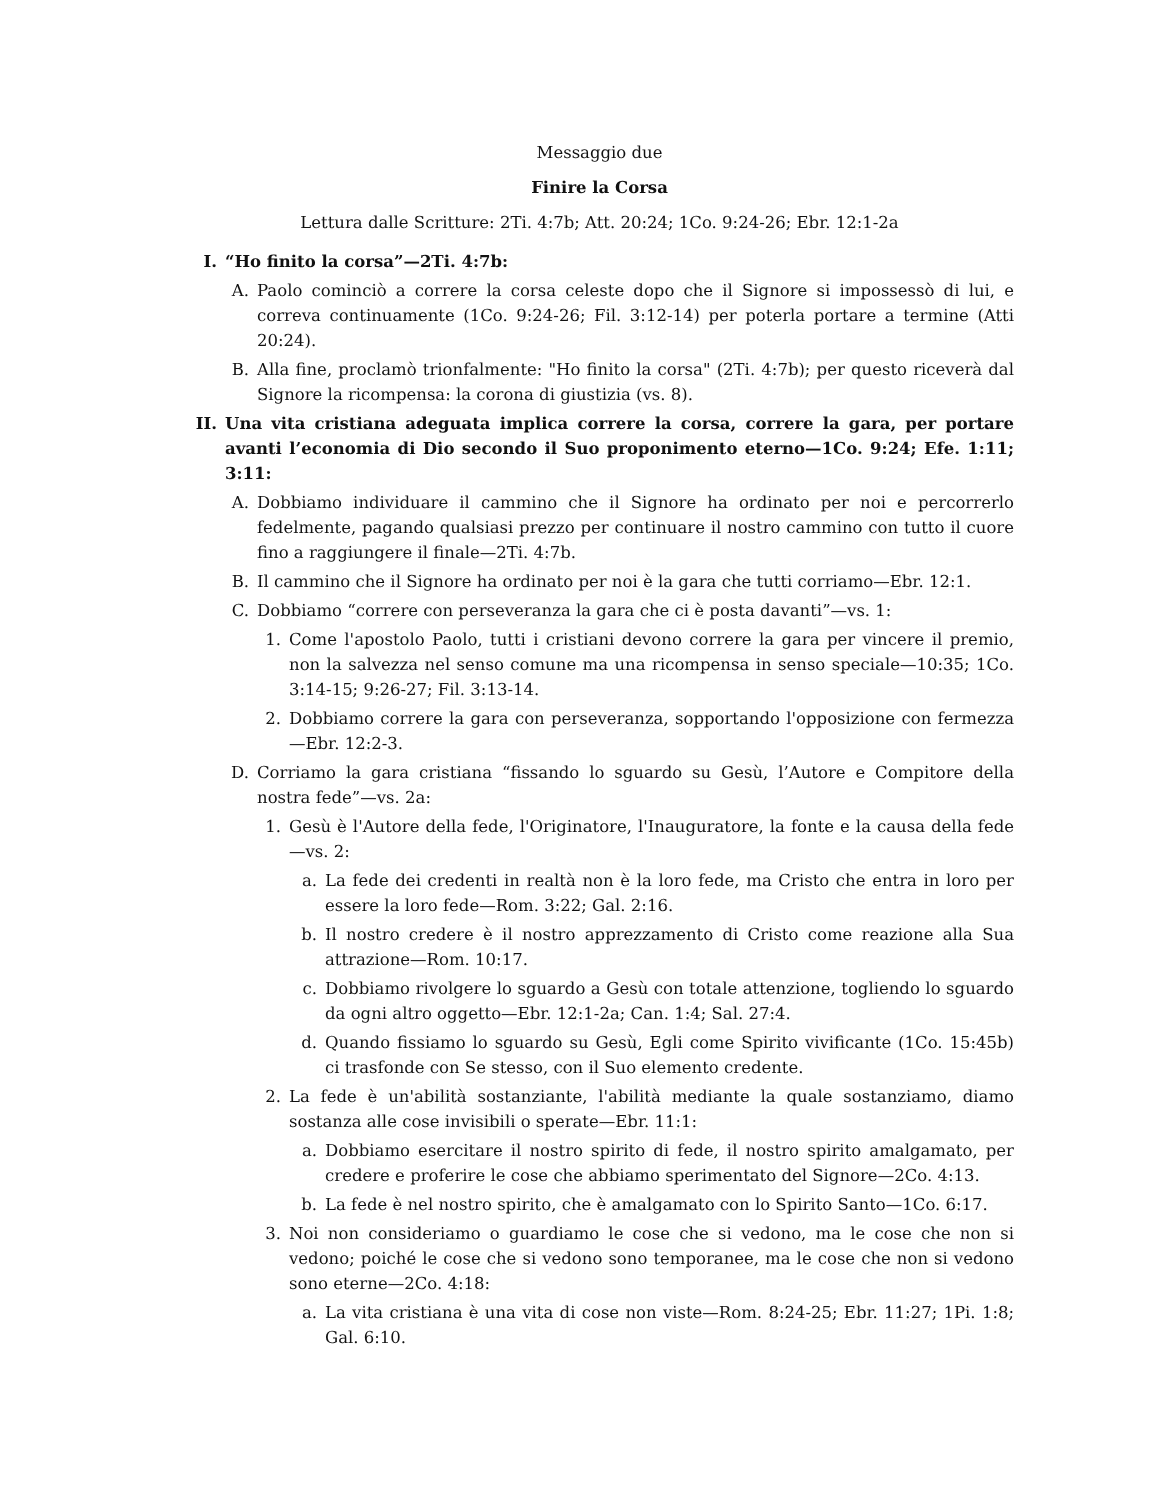Messaggio due
Finire la Corsa
Lettura dalle Scritture: 2Ti. 4:7b; Att. 20:24; 1Co. 9:24-26; Ebr. 12:1-2a
I. “Ho finito la corsa”—2Ti. 4:7b:
A. Paolo cominciò a correre la corsa celeste dopo che il Signore si impossessò di lui, e correva continuamente (1Co. 9:24-26; Fil. 3:12-14) per poterla portare a termine (Atti 20:24).
B. Alla fine, proclamò trionfalmente: "Ho finito la corsa" (2Ti. 4:7b); per questo riceverà dal Signore la ricompensa: la corona di giustizia (vs. 8).
II. Una vita cristiana adeguata implica correre la corsa, correre la gara, per portare avanti l’economia di Dio secondo il Suo proponimento eterno—1Co. 9:24; Efe. 1:11; 3:11:
A. Dobbiamo individuare il cammino che il Signore ha ordinato per noi e percorrerlo fedelmente, pagando qualsiasi prezzo per continuare il nostro cammino con tutto il cuore fino a raggiungere il finale—2Ti. 4:7b.
B. Il cammino che il Signore ha ordinato per noi è la gara che tutti corriamo—Ebr. 12:1.
C. Dobbiamo “correre con perseveranza la gara che ci è posta davanti”—vs. 1:
1. Come l'apostolo Paolo, tutti i cristiani devono correre la gara per vincere il premio, non la salvezza nel senso comune ma una ricompensa in senso speciale—10:35; 1Co. 3:14-15; 9:26-27; Fil. 3:13-14.
2. Dobbiamo correre la gara con perseveranza, sopportando l'opposizione con fermezza—Ebr. 12:2-3.
D. Corriamo la gara cristiana “fissando lo sguardo su Gesù, l’Autore e Compitore della nostra fede”—vs. 2a:
1. Gesù è l'Autore della fede, l'Originatore, l'Inauguratore, la fonte e la causa della fede—vs. 2:
a. La fede dei credenti in realtà non è la loro fede, ma Cristo che entra in loro per essere la loro fede—Rom. 3:22; Gal. 2:16.
b. Il nostro credere è il nostro apprezzamento di Cristo come reazione alla Sua attrazione—Rom. 10:17.
c. Dobbiamo rivolgere lo sguardo a Gesù con totale attenzione, togliendo lo sguardo da ogni altro oggetto—Ebr. 12:1-2a; Can. 1:4; Sal. 27:4.
d. Quando fissiamo lo sguardo su Gesù, Egli come Spirito vivificante (1Co. 15:45b) ci trasfonde con Se stesso, con il Suo elemento credente.
2. La fede è un'abilità sostanziante, l'abilità mediante la quale sostanziamo, diamo sostanza alle cose invisibili o sperate—Ebr. 11:1:
a. Dobbiamo esercitare il nostro spirito di fede, il nostro spirito amalgamato, per credere e proferire le cose che abbiamo sperimentato del Signore—2Co. 4:13.
b. La fede è nel nostro spirito, che è amalgamato con lo Spirito Santo—1Co. 6:17.
3. Noi non consideriamo o guardiamo le cose che si vedono, ma le cose che non si vedono; poiché le cose che si vedono sono temporanee, ma le cose che non si vedono sono eterne—2Co. 4:18:
a. La vita cristiana è una vita di cose non viste—Rom. 8:24-25; Ebr. 11:27; 1Pi. 1:8; Gal. 6:10.